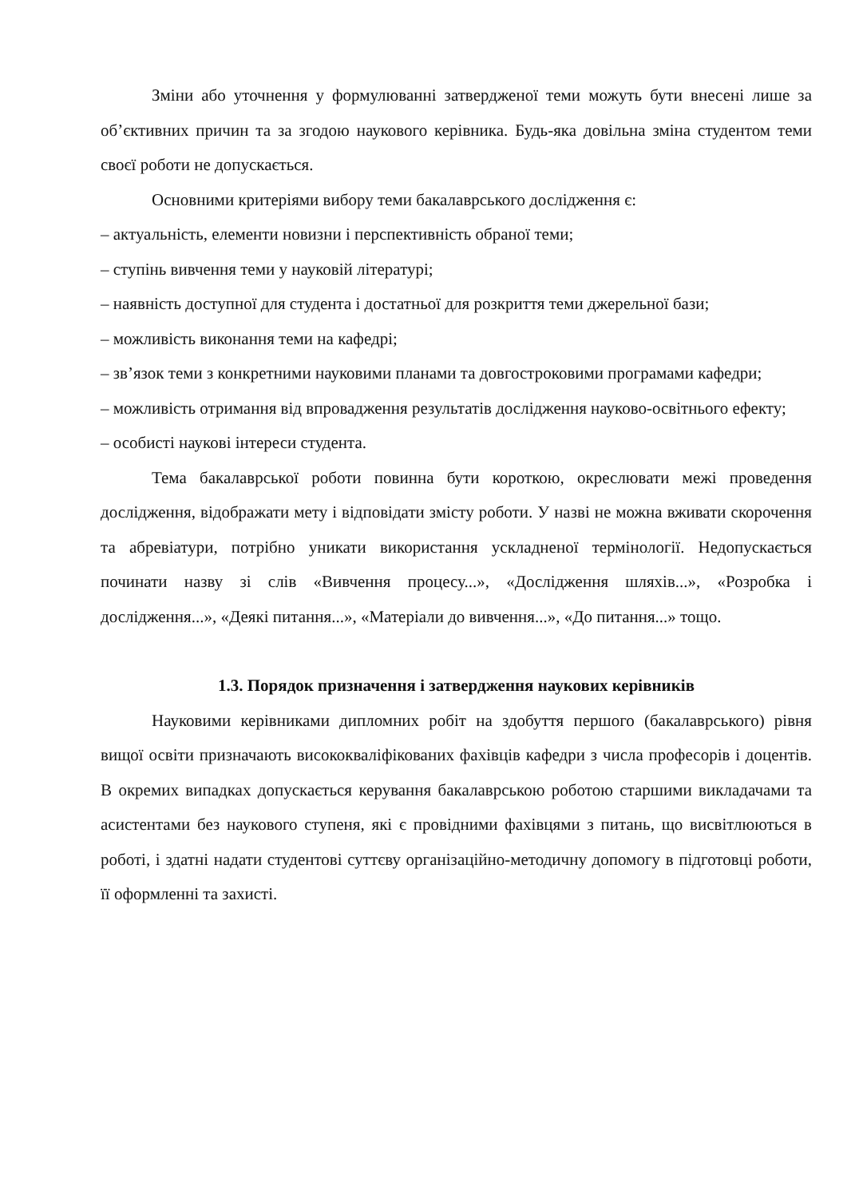Зміни або уточнення у формулюванні затвердженої теми можуть бути внесені лише за об’єктивних причин та за згодою наукового керівника. Будь-яка довільна зміна студентом теми своєї роботи не допускається.
Основними критеріями вибору теми бакалаврського дослідження є:
– актуальність, елементи новизни і перспективність обраної теми;
– ступінь вивчення теми у науковій літературі;
– наявність доступної для студента і достатньої для розкриття теми джерельної бази;
– можливість виконання теми на кафедрі;
– зв’язок теми з конкретними науковими планами та довгостроковими програмами кафедри;
– можливість отримання від впровадження результатів дослідження науково-освітнього ефекту;
– особисті наукові інтереси студента.
Тема бакалаврської роботи повинна бути короткою, окреслювати межі проведення дослідження, відображати мету і відповідати змісту роботи. У назві не можна вживати скорочення та абревіатури, потрібно уникати використання ускладненої термінології. Недопускається починати назву зі слів «Вивчення процесу...», «Дослідження шляхів...», «Розробка і дослідження...», «Деякі питання...», «Матеріали до вивчення...», «До питання...» тощо.
1.3. Порядок призначення і затвердження наукових керівників
Науковими керівниками дипломних робіт на здобуття першого (бакалаврського) рівня вищої освіти призначають висококваліфікованих фахівців кафедри з числа професорів і доцентів. В окремих випадках допускається керування бакалаврською роботою старшими викладачами та асистентами без наукового ступеня, які є провідними фахівцями з питань, що висвітлюються в роботі, і здатні надати студентові суттєву організаційно-методичну допомогу в підготовці роботи, її оформленні та захисті.